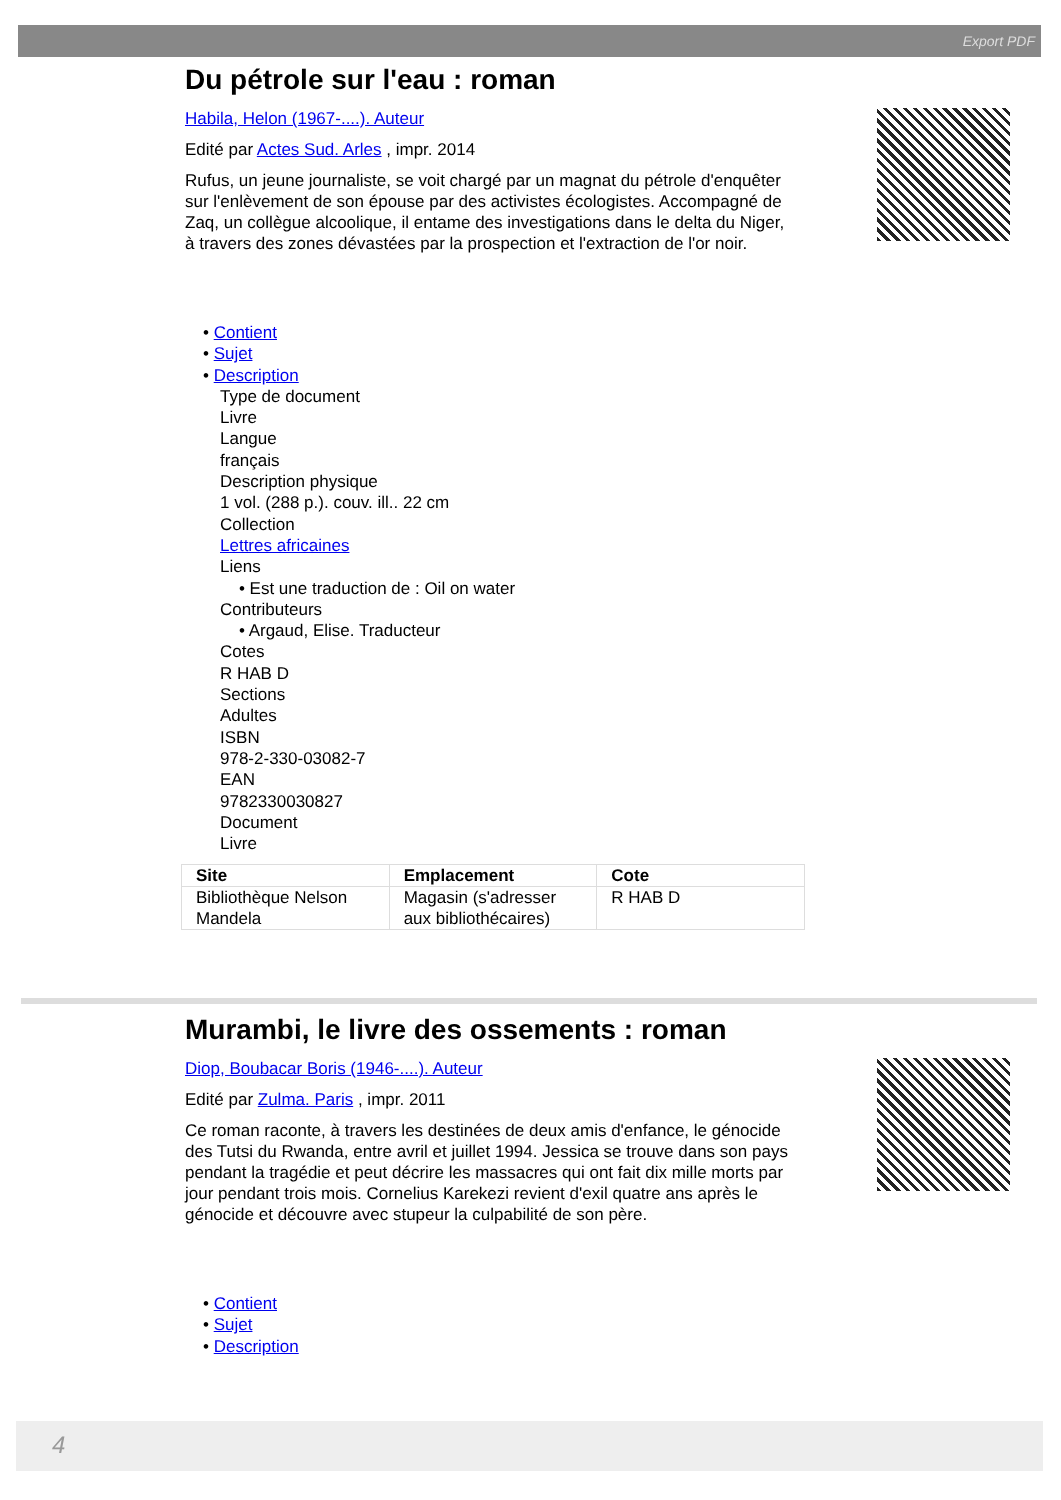Export PDF
Du pétrole sur l'eau : roman
Habila, Helon (1967-....). Auteur
Edité par Actes Sud. Arles , impr. 2014
Rufus, un jeune journaliste, se voit chargé par un magnat du pétrole d'enquêter sur l'enlèvement de son épouse par des activistes écologistes. Accompagné de Zaq, un collègue alcoolique, il entame des investigations dans le delta du Niger, à travers des zones dévastées par la prospection et l'extraction de l'or noir.
• Contient
• Sujet
• Description
Type de document
Livre
Langue
français
Description physique
1 vol. (288 p.). couv. ill.. 22 cm
Collection
Lettres africaines
Liens
• Est une traduction de : Oil on water
Contributeurs
• Argaud, Elise. Traducteur
Cotes
R HAB D
Sections
Adultes
ISBN
978-2-330-03082-7
EAN
9782330030827
Document
Livre
| Site | Emplacement | Cote |
| --- | --- | --- |
| Bibliothèque Nelson Mandela | Magasin (s'adresser aux bibliothécaires) | R HAB D |
Murambi, le livre des ossements : roman
Diop, Boubacar Boris (1946-....). Auteur
Edité par Zulma. Paris , impr. 2011
Ce roman raconte, à travers les destinées de deux amis d'enfance, le génocide des Tutsi du Rwanda, entre avril et juillet 1994. Jessica se trouve dans son pays pendant la tragédie et peut décrire les massacres qui ont fait dix mille morts par jour pendant trois mois. Cornelius Karekezi revient d'exil quatre ans après le génocide et découvre avec stupeur la culpabilité de son père.
• Contient
• Sujet
• Description
4